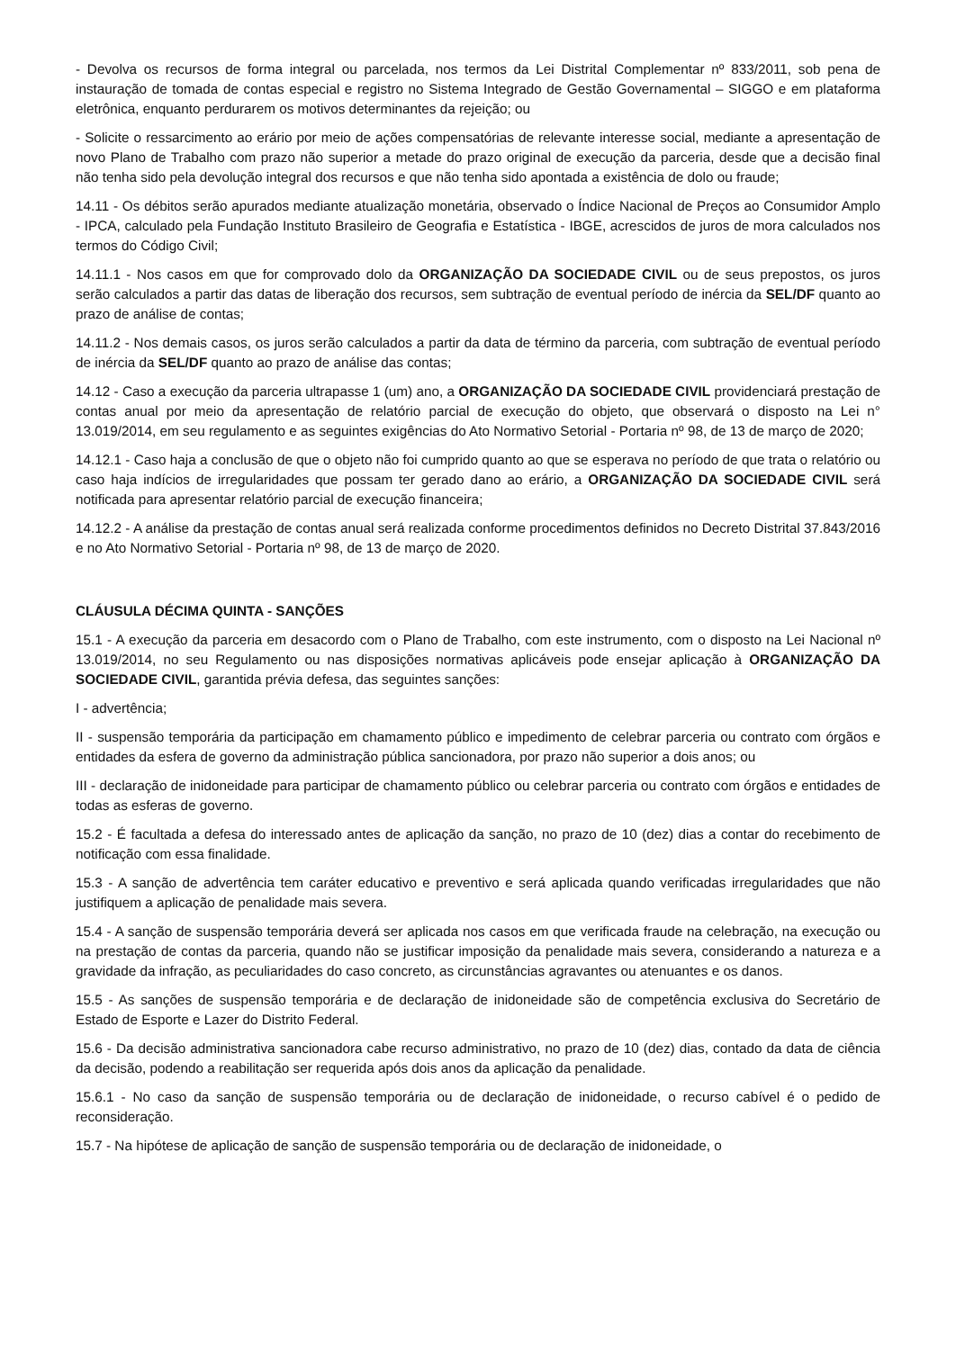- Devolva os recursos de forma integral ou parcelada, nos termos da Lei Distrital Complementar nº 833/2011, sob pena de instauração de tomada de contas especial e registro no Sistema Integrado de Gestão Governamental – SIGGO e em plataforma eletrônica, enquanto perdurarem os motivos determinantes da rejeição; ou
- Solicite o ressarcimento ao erário por meio de ações compensatórias de relevante interesse social, mediante a apresentação de novo Plano de Trabalho com prazo não superior a metade do prazo original de execução da parceria, desde que a decisão final não tenha sido pela devolução integral dos recursos e que não tenha sido apontada a existência de dolo ou fraude;
14.11 - Os débitos serão apurados mediante atualização monetária, observado o Índice Nacional de Preços ao Consumidor Amplo - IPCA, calculado pela Fundação Instituto Brasileiro de Geografia e Estatística - IBGE, acrescidos de juros de mora calculados nos termos do Código Civil;
14.11.1 - Nos casos em que for comprovado dolo da ORGANIZAÇÃO DA SOCIEDADE CIVIL ou de seus prepostos, os juros serão calculados a partir das datas de liberação dos recursos, sem subtração de eventual período de inércia da SEL/DF quanto ao prazo de análise de contas;
14.11.2 - Nos demais casos, os juros serão calculados a partir da data de término da parceria, com subtração de eventual período de inércia da SEL/DF quanto ao prazo de análise das contas;
14.12 - Caso a execução da parceria ultrapasse 1 (um) ano, a ORGANIZAÇÃO DA SOCIEDADE CIVIL providenciará prestação de contas anual por meio da apresentação de relatório parcial de execução do objeto, que observará o disposto na Lei n° 13.019/2014, em seu regulamento e as seguintes exigências do Ato Normativo Setorial - Portaria nº 98, de 13 de março de 2020;
14.12.1 - Caso haja a conclusão de que o objeto não foi cumprido quanto ao que se esperava no período de que trata o relatório ou caso haja indícios de irregularidades que possam ter gerado dano ao erário, a ORGANIZAÇÃO DA SOCIEDADE CIVIL será notificada para apresentar relatório parcial de execução financeira;
14.12.2 - A análise da prestação de contas anual será realizada conforme procedimentos definidos no Decreto Distrital 37.843/2016 e no Ato Normativo Setorial - Portaria nº 98, de 13 de março de 2020.
CLÁUSULA DÉCIMA QUINTA - SANÇÕES
15.1 - A execução da parceria em desacordo com o Plano de Trabalho, com este instrumento, com o disposto na Lei Nacional nº 13.019/2014, no seu Regulamento ou nas disposições normativas aplicáveis pode ensejar aplicação à ORGANIZAÇÃO DA SOCIEDADE CIVIL, garantida prévia defesa, das seguintes sanções:
I - advertência;
II - suspensão temporária da participação em chamamento público e impedimento de celebrar parceria ou contrato com órgãos e entidades da esfera de governo da administração pública sancionadora, por prazo não superior a dois anos; ou
III - declaração de inidoneidade para participar de chamamento público ou celebrar parceria ou contrato com órgãos e entidades de todas as esferas de governo.
15.2 - É facultada a defesa do interessado antes de aplicação da sanção, no prazo de 10 (dez) dias a contar do recebimento de notificação com essa finalidade.
15.3 - A sanção de advertência tem caráter educativo e preventivo e será aplicada quando verificadas irregularidades que não justifiquem a aplicação de penalidade mais severa.
15.4 - A sanção de suspensão temporária deverá ser aplicada nos casos em que verificada fraude na celebração, na execução ou na prestação de contas da parceria, quando não se justificar imposição da penalidade mais severa, considerando a natureza e a gravidade da infração, as peculiaridades do caso concreto, as circunstâncias agravantes ou atenuantes e os danos.
15.5 - As sanções de suspensão temporária e de declaração de inidoneidade são de competência exclusiva do Secretário de Estado de Esporte e Lazer do Distrito Federal.
15.6 - Da decisão administrativa sancionadora cabe recurso administrativo, no prazo de 10 (dez) dias, contado da data de ciência da decisão, podendo a reabilitação ser requerida após dois anos da aplicação da penalidade.
15.6.1 - No caso da sanção de suspensão temporária ou de declaração de inidoneidade, o recurso cabível é o pedido de reconsideração.
15.7 - Na hipótese de aplicação de sanção de suspensão temporária ou de declaração de inidoneidade, o